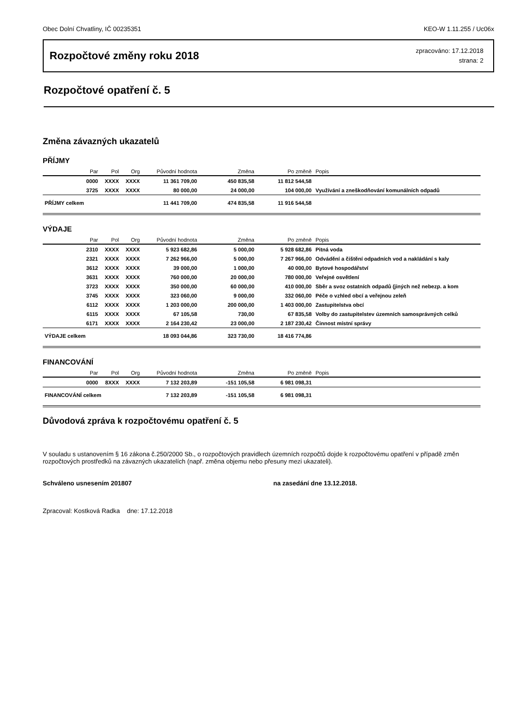Obec Dolní Chvatliny, IČ 00235351 KEO-W 1.11.255 / Uc06x
Rozpočtové změny roku 2018
zpracováno: 17.12.2018
strana: 2
Rozpočtové opatření č. 5
Změna závazných ukazatelů
PŘÍJMY
| Par | Pol | Org | Původní hodnota | Změna | Po změně | Popis |
| --- | --- | --- | --- | --- | --- | --- |
| 0000 | XXXX | XXXX | 11 361 709,00 | 450 835,58 | 11 812 544,58 | |
| 3725 | XXXX | XXXX | 80 000,00 | 24 000,00 | 104 000,00 | Využívání a zneškodňování komunálních odpadů |
| PŘÍJMY celkem | | | 11 441 709,00 | 474 835,58 | 11 916 544,58 | |
VÝDAJE
| Par | Pol | Org | Původní hodnota | Změna | Po změně | Popis |
| --- | --- | --- | --- | --- | --- | --- |
| 2310 | XXXX | XXXX | 5 923 682,86 | 5 000,00 | 5 928 682,86 | Pitná voda |
| 2321 | XXXX | XXXX | 7 262 966,00 | 5 000,00 | 7 267 966,00 | Odvádění a čištění odpadních vod a nakládání s kaly |
| 3612 | XXXX | XXXX | 39 000,00 | 1 000,00 | 40 000,00 | Bytové hospodářství |
| 3631 | XXXX | XXXX | 760 000,00 | 20 000,00 | 780 000,00 | Veřejné osvětlení |
| 3723 | XXXX | XXXX | 350 000,00 | 60 000,00 | 410 000,00 | Sběr a svoz ostatních odpadů (jiných než nebezp. a kom |
| 3745 | XXXX | XXXX | 323 060,00 | 9 000,00 | 332 060,00 | Péče o vzhled obcí a veřejnou zeleň |
| 6112 | XXXX | XXXX | 1 203 000,00 | 200 000,00 | 1 403 000,00 | Zastupitelstva obcí |
| 6115 | XXXX | XXXX | 67 105,58 | 730,00 | 67 835,58 | Volby do zastupitelstev územních samosprávných celků |
| 6171 | XXXX | XXXX | 2 164 230,42 | 23 000,00 | 2 187 230,42 | Činnost místní správy |
| VÝDAJE celkem | | | 18 093 044,86 | 323 730,00 | 18 416 774,86 | |
FINANCOVÁNÍ
| Par | Pol | Org | Původní hodnota | Změna | Po změně | Popis |
| --- | --- | --- | --- | --- | --- | --- |
| 0000 | 8XXX | XXXX | 7 132 203,89 | -151 105,58 | 6 981 098,31 | |
| FINANCOVÁNÍ celkem | | | 7 132 203,89 | -151 105,58 | 6 981 098,31 | |
Důvodová zpráva k rozpočtovému opatření č. 5
V souladu s ustanovením § 16 zákona č.250/2000 Sb., o rozpočtových pravidlech územních rozpočtů dojde k rozpočtovému opatření v případě změn rozpočtových prostředků na závazných ukazatelích (např. změna objemu nebo přesuny mezi ukazateli).
Schváleno usnesením 201807 na zasedání dne 13.12.2018.
Zpracoval: Kostková Radka dne: 17.12.2018